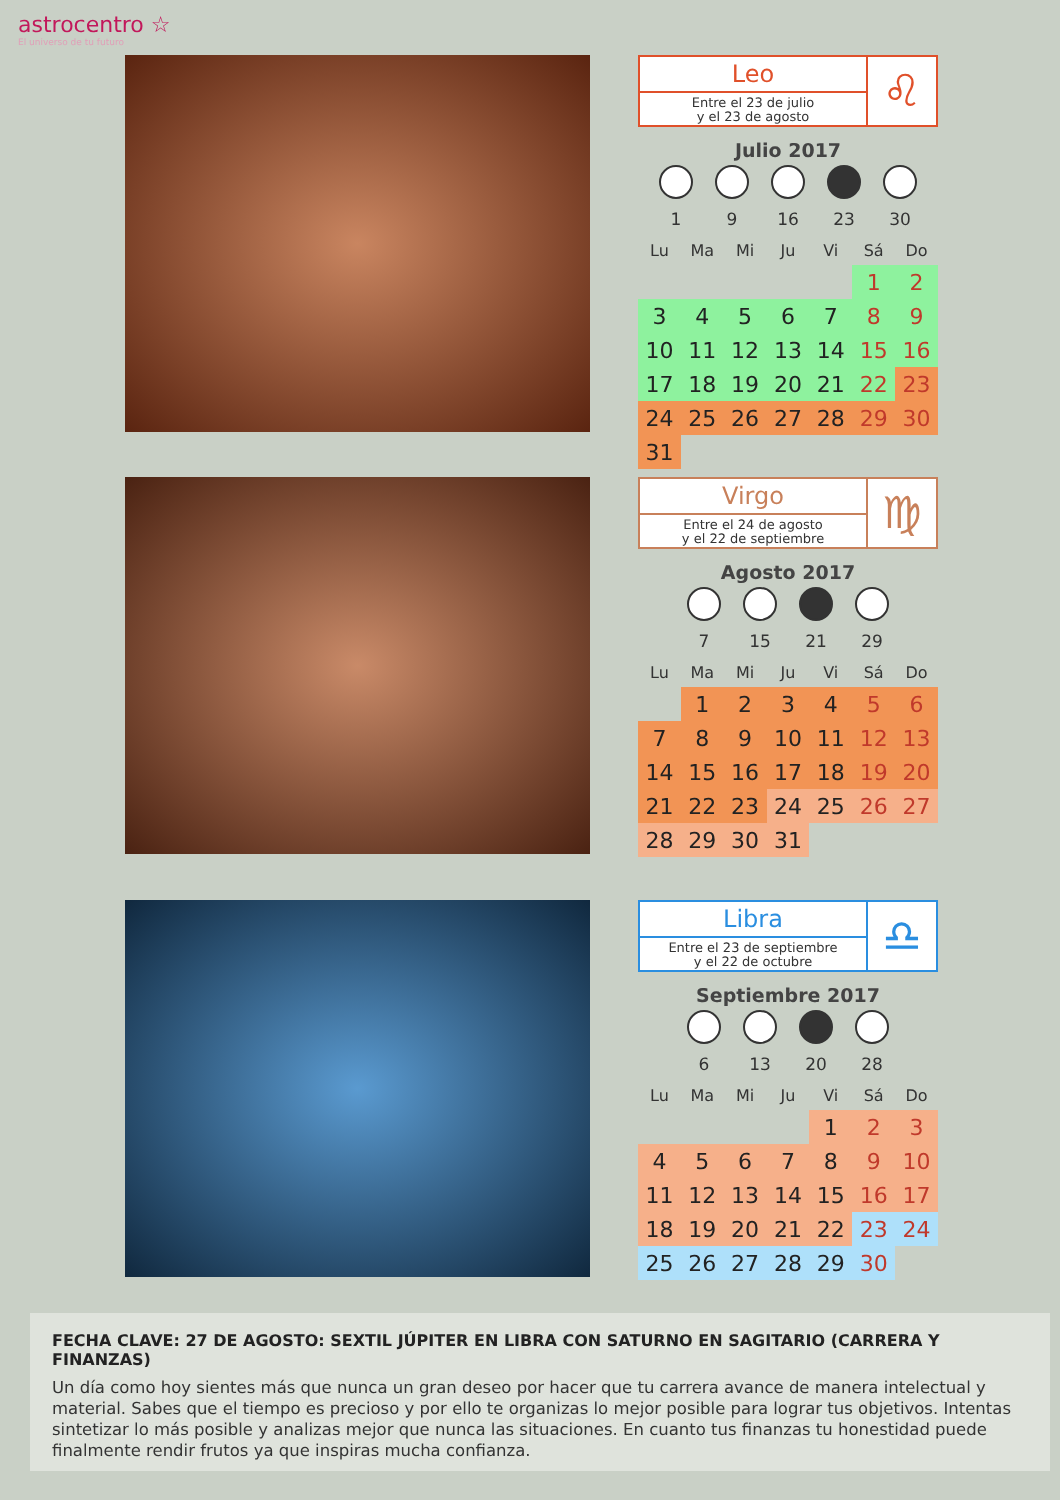astrocentro ☆
El universo de tu futuro
Leo
Entre el 23 de julio
y el 23 de agosto
♌
Julio 2017
1
9
16
23
30
| Lu | Ma | Mi | Ju | Vi | Sá | Do |
| --- | --- | --- | --- | --- | --- | --- |
| | | | | | 1 | 2 |
| 3 | 4 | 5 | 6 | 7 | 8 | 9 |
| 10 | 11 | 12 | 13 | 14 | 15 | 16 |
| 17 | 18 | 19 | 20 | 21 | 22 | 23 |
| 24 | 25 | 26 | 27 | 28 | 29 | 30 |
| 31 | | | | | | |
Virgo
Entre el 24 de agosto
y el 22 de septiembre
♍
Agosto 2017
7
15
21
29
| Lu | Ma | Mi | Ju | Vi | Sá | Do |
| --- | --- | --- | --- | --- | --- | --- |
| | 1 | 2 | 3 | 4 | 5 | 6 |
| 7 | 8 | 9 | 10 | 11 | 12 | 13 |
| 14 | 15 | 16 | 17 | 18 | 19 | 20 |
| 21 | 22 | 23 | 24 | 25 | 26 | 27 |
| 28 | 29 | 30 | 31 | | | |
Libra
Entre el 23 de septiembre
y el 22 de octubre
♎
Septiembre 2017
6
13
20
28
| Lu | Ma | Mi | Ju | Vi | Sá | Do |
| --- | --- | --- | --- | --- | --- | --- |
| | | | | 1 | 2 | 3 |
| 4 | 5 | 6 | 7 | 8 | 9 | 10 |
| 11 | 12 | 13 | 14 | 15 | 16 | 17 |
| 18 | 19 | 20 | 21 | 22 | 23 | 24 |
| 25 | 26 | 27 | 28 | 29 | 30 | |
FECHA CLAVE: 27 DE AGOSTO: SEXTIL JÚPITER EN LIBRA CON SATURNO EN SAGITARIO (CARRERA Y FINANZAS)
Un día como hoy sientes más que nunca un gran deseo por hacer que tu carrera avance de manera intelectual y material. Sabes que el tiempo es precioso y por ello te organizas lo mejor posible para lograr tus objetivos. Intentas sintetizar lo más posible y analizas mejor que nunca las situaciones. En cuanto tus finanzas tu honestidad puede finalmente rendir frutos ya que inspiras mucha confianza.